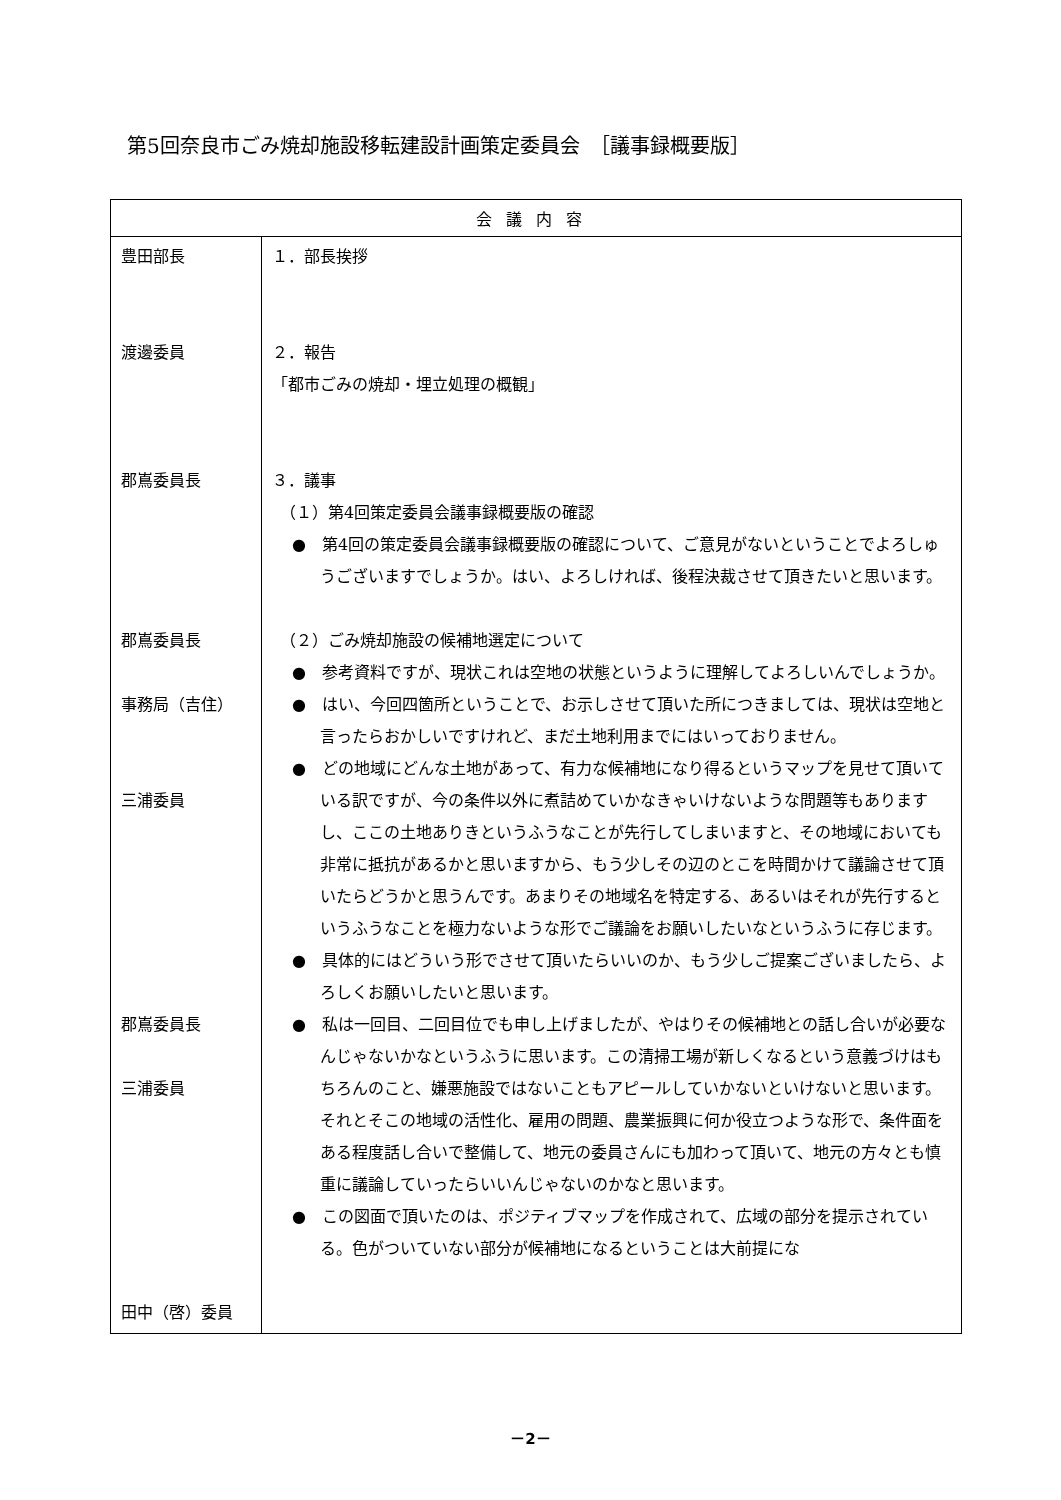第5回奈良市ごみ焼却施設移転建設計画策定委員会　［議事録概要版］
| 会議内容 | |
| --- | --- |
| 豊田部長 渡邊委員 郡嶌委員長 郡嶌委員長 事務局（吉住） 三浦委員 郡嶌委員長 三浦委員 田中（啓）委員 | １．部長挨拶 ２．報告 「都市ごみの焼却・埋立処理の概観」 ３．議事 （１）第4回策定委員会議事録概要版の確認 ● 第4回の策定委員会議事録概要版の確認について、ご意見がないということでよろしゅうございますでしょうか。はい、よろしければ、後程決裁させて頂きたいと思います。 （２）ごみ焼却施設の候補地選定について ● 参考資料ですが、現状これは空地の状態というように理解してよろしいんでしょうか。 ● はい、今回四箇所ということで、お示しさせて頂いた所につきましては、現状は空地と言ったらおかしいですけれど、まだ土地利用までにはいっておりません。 ● どの地域にどんな土地があって、有力な候補地になり得るというマップを見せて頂いている訳ですが、今の条件以外に煮詰めていかなきゃいけないような問題等もありますし、ここの土地ありきというふうなことが先行してしまいますと、その地域においても非常に抵抗があるかと思いますから、もう少しその辺のとこを時間かけて議論させて頂いたらどうかと思うんです。あまりその地域名を特定する、あるいはそれが先行するというふうなことを極力ないような形でご議論をお願いしたいなというふうに存じます。 ● 具体的にはどういう形でさせて頂いたらいいのか、もう少しご提案ございましたら、よろしくお願いしたいと思います。 ● 私は一回目、二回目位でも申し上げましたが、やはりその候補地との話し合いが必要なんじゃないかなというふうに思います。この清掃工場が新しくなるという意義づけはもちろんのこと、嫌悪施設ではないこともアピールしていかないといけないと思います。それとそこの地域の活性化、雇用の問題、農業振興に何か役立つような形で、条件面をある程度話し合いで整備して、地元の委員さんにも加わって頂いて、地元の方々とも慎重に議論していったらいいんじゃないのかなと思います。 ● この図面で頂いたのは、ポジティブマップを作成されて、広域の部分を提示されている。色がついていない部分が候補地になるということは大前提にな |
－2－